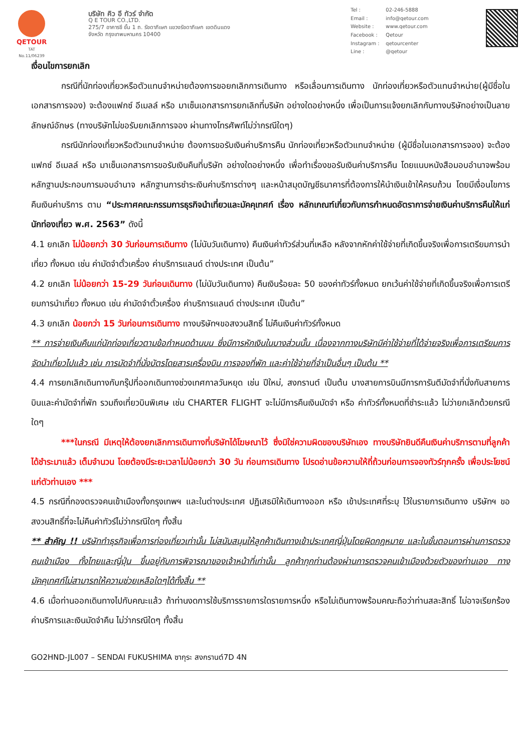QETOUR
TAT No.11/06239
บริษัท คิว อี ทัวร์ จำกัด
Q E TOUR CO.,LTD.
275/7 อาคารซี ชั้น 1 ถ. รัชดาภิเษก แขวงรัชดาภิเษก เขตดินแดง
จังหวัด กรุงเทพมหานคร 10400
Tel : 02-246-5888 Email : info@qetour.com Website : www.qetour.com Facebook : Qetour Instagram : qetourcenter Line : @qetour
เงื่อนไขการยกเลิก
กรณีที่นักท่องเที่ยวหรือตัวแทนจำหน่ายต้องการขอยกเลิกการเดินทาง หรือเลื่อนการเดินทาง นักท่องเที่ยวหรือตัวแทนจำหน่าย(ผู้มีชื่อในเอกสารการจอง) จะต้องแฟกซ์ อีเมลล์ หรือ มาเซ็นเอกสารการยกเลิกที่บริษัท อย่างใดอย่างหนึ่ง เพื่อเป็นการแจ้งยกเลิกกับทางบริษัทอย่างเป็นลายลักษณ์อักษร (ทางบริษัทไม่ขอรับยกเลิกการจอง ผ่านทางโทรศัพท์ไม่ว่ากรณีใดๆ)
กรณีนักท่องเที่ยวหรือตัวแทนจำหน่าย ต้องการขอรับเงินค่าบริการคืน นักท่องเที่ยวหรือตัวแทนจำหน่าย (ผู้มีชื่อในเอกสารการจอง) จะต้องแฟกซ์ อีเมลล์ หรือ มาเซ็นเอกสารการขอรับเงินคืนที่บริษัท อย่างใดอย่างหนึ่ง เพื่อทำเรื่องขอรับเงินค่าบริการคืน โดยแนบหนังสือมอบอำนาจพร้อมหลักฐานประกอบการมอบอำนาจ หลักฐานการชำระเงินค่าบริการต่างๆ และหน้าสมุดบัญชีธนาคารที่ต้องการให้นำเงินเข้าให้ครบถ้วน โดยมีเงื่อนไขการคืนเงินค่าบริการ ตาม “ประกาศคณะกรรมการธุรกิจนำเที่ยวและมัคคุเทศก์ เรื่อง หลักเกณฑ์เกี่ยวกับการกำหนดอัตราการจ่ายเงินค่าบริการคืนให้แก่นักท่องเที่ยว พ.ศ. 2563” ดังนี้
4.1 ยกเลิก ไม่น้อยกว่า 30 วันก่อนการเดินทาง (ไม่นับวันเดินทาง) คืนเงินค่าทัวร์ส่วนที่เหลือ หลังจากหักค่าใช้จ่ายที่เกิดขึ้นจริงเพื่อการเตรียมการนำเที่ยว ทั้งหมด เช่น ค่ามัดจำตั๋วเครื่อง ค่าบริการแลนด์ ต่างประเทศ เป็นต้น”
4.2 ยกเลิก ไม่น้อยกว่า 15-29 วันก่อนเดินทาง (ไม่นับวันเดินทาง) คืนเงินร้อยละ 50 ของค่าทัวร์ทั้งหมด ยกเว้นค่าใช้จ่ายที่เกิดขึ้นจริงเพื่อการเตรียมการนำเที่ยว ทั้งหมด เช่น ค่ามัดจำตั๋วเครื่อง ค่าบริการแลนด์ ต่างประเทศ เป็นต้น”
4.3 ยกเลิก น้อยกว่า 15 วันก่อนการเดินทาง ทางบริษัทฯขอสงวนสิทธิ์ ไม่คืนเงินค่าทัวร์ทั้งหมด
** การจ่ายเงินคืนแก่นักท่องเที่ยวตามข้อกำหนดด้านบน ซึ่งมีการหักเงินในบางส่วนนั้น เนื่องจากทางบริษัทมีค่าใช้จ่ายที่ได้จ่ายจริงเพื่อการเตรียมการจัดนำเที่ยวไปแล้ว เช่น การมัดจำที่นั่งบัตรโดยสารเครื่องบิน การจองที่พัก และค่าใช้จ่ายที่จำเป็นอื่นๆ เป็นต้น **
4.4 การยกเลิกเดินทางกับกรุ๊ปที่ออกเดินทางช่วงเทศกาลวันหยุด เช่น ปีใหม่, สงกรานต์ เป็นต้น บางสายการบินมีการการันตีมัดจำที่นั่งกับสายการบินและค่ามัดจำที่พัก รวมถึงเที่ยวบินพิเศษ เช่น CHARTER FLIGHT จะไม่มีการคืนเงินมัดจำ หรือ ค่าทัวร์ทั้งหมดที่ชำระแล้ว ไม่ว่ายกเลิกด้วยกรณีใดๆ
***ในกรณี มีเหตุให้ต้องยกเลิกการเดินทางที่บริษัทได้โฆษณาไว้ ซึ่งมิใช่ความผิดของบริษัทเอง ทางบริษัทยินดีคืนเงินค่าบริการตามที่ลูกค้าได้ชำระมาแล้ว เต็มจำนวน โดยต้องมีระยะเวลาไม่น้อยกว่า 30 วัน ก่อนการเดินทาง โปรดอ่านข้อความให้ถี่ถ้วนก่อนการจองทัวร์ทุกครั้ง เพื่อประโยชน์แก่ตัวท่านเอง ***
4.5 กรณีที่กองตรวจคนเข้าเมืองทั้งกรุงเทพฯ และในต่างประเทศ ปฏิเสธมิให้เดินทางออก หรือ เข้าประเทศที่ระบุ ไว้ในรายการเดินทาง บริษัทฯ ขอสงวนสิทธิ์ที่จะไม่คืนค่าทัวร์ไม่ว่ากรณีใดๆ ทั้งสิ้น
** สำคัญ !! บริษัททำธุรกิจเพื่อการท่องเที่ยวเท่านั้น ไม่สนับสนุนให้ลูกค้าเดินทางเข้าประเทศญี่ปุ่นโดยผิดกฎหมาย และในขั้นตอนการผ่านการตรวจคนเข้าเมือง ทั้งไทยและญี่ปุ่น ขึ้นอยู่กับการพิจารณาของเจ้าหน้าที่เท่านั้น ลูกค้าทุกท่านต้องผ่านการตรวจคนเข้าเมืองด้วยตัวของท่านเอง ทางมัคคุเทศก์ไม่สามารถให้ความช่วยเหลือใดๆได้ทั้งสิ้น **
4.6 เมื่อท่านออกเดินทางไปกับคณะแล้ว ถ้าท่านงดการใช้บริการรายการใดรายการหนึ่ง หรือไม่เดินทางพร้อมคณะถือว่าท่านสละสิทธิ์ ไม่อาจเรียกร้องค่าบริการและเงินมัดจำคืน ไม่ว่ากรณีใดๆ ทั้งสิ้น
GO2HND-JL007 – SENDAI FUKUSHIMA ซากุระ สงกรานต์7D 4N